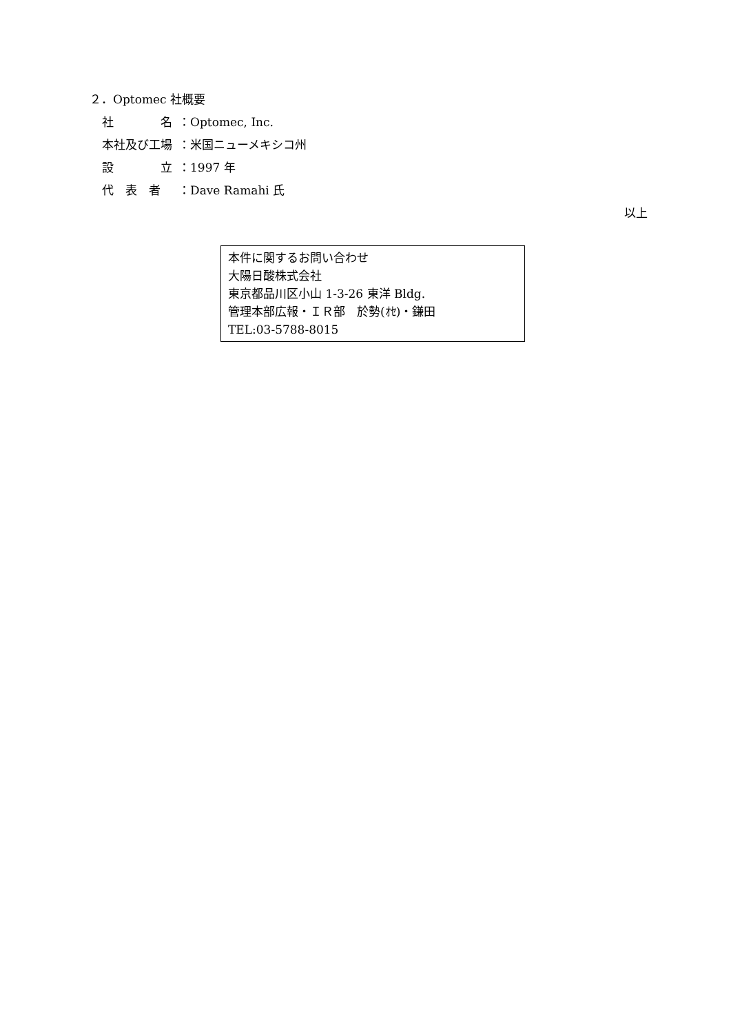２．Optomec 社概要
社　　　　名 ：Optomec, Inc.
本社及び工場 ：米国ニューメキシコ州
設　　　　立 ：1997 年
代　表　者 ：Dave Ramahi 氏
以上
本件に関するお問い合わせ
大陽日酸株式会社
東京都品川区小山 1-3-26 東洋 Bldg.
管理本部広報・ＩＲ部　於勢(ｵｾ)・鎌田
TEL:03-5788-8015